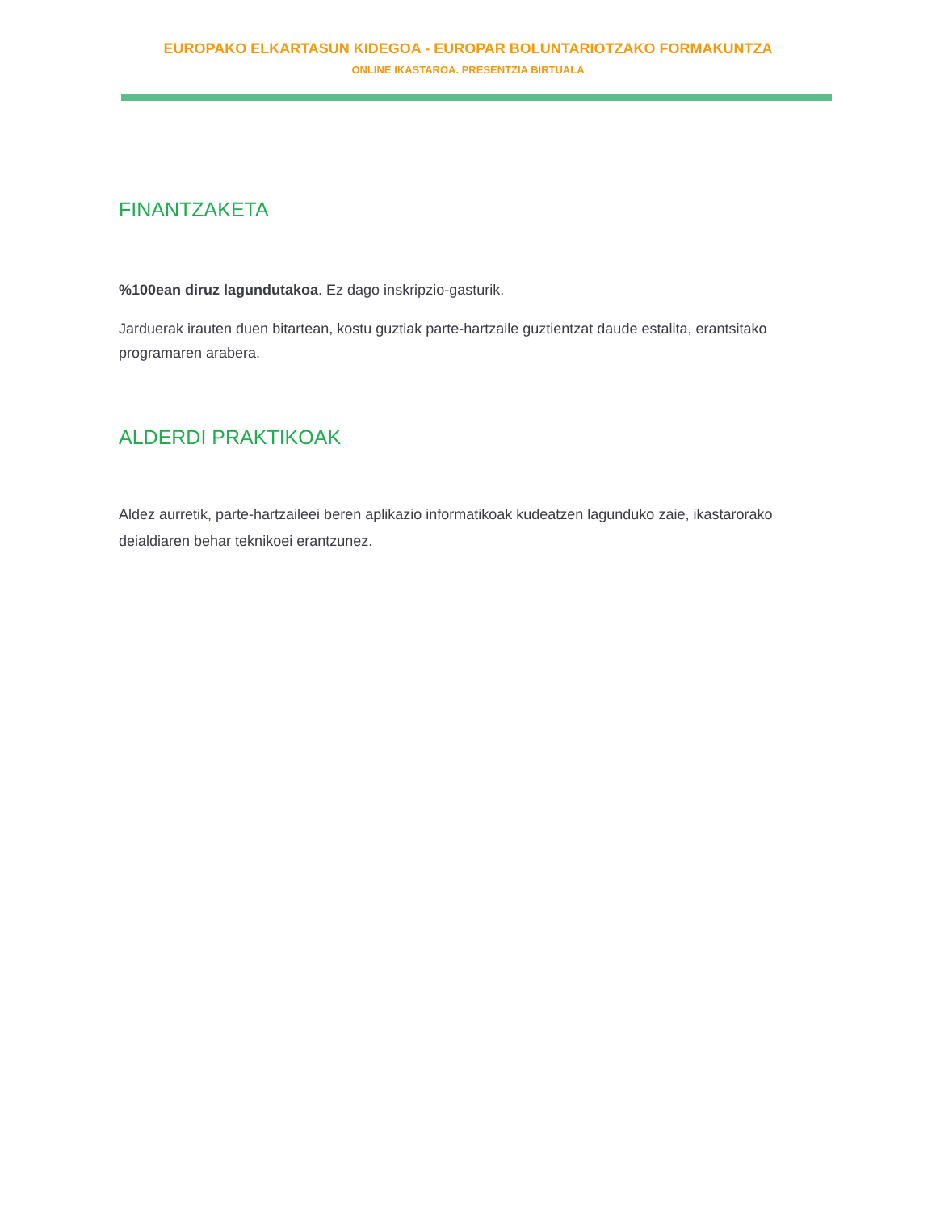EUROPAKO ELKARTASUN KIDEGOA - EUROPAR BOLUNTARIOTZAKO FORMAKUNTZA
ONLINE IKASTAROA. PRESENTZIA BIRTUALA
FINANTZAKETA
%100ean diruz lagundutakoa. Ez dago inskripzio-gasturik.
Jarduerak irauten duen bitartean, kostu guztiak parte-hartzaile guztientzat daude estalita, erantsitako programaren arabera.
ALDERDI PRAKTIKOAK
Aldez aurretik, parte-hartzaileei beren aplikazio informatikoak kudeatzen lagunduko zaie, ikastarorako deialdiaren behar teknikoei erantzunez.